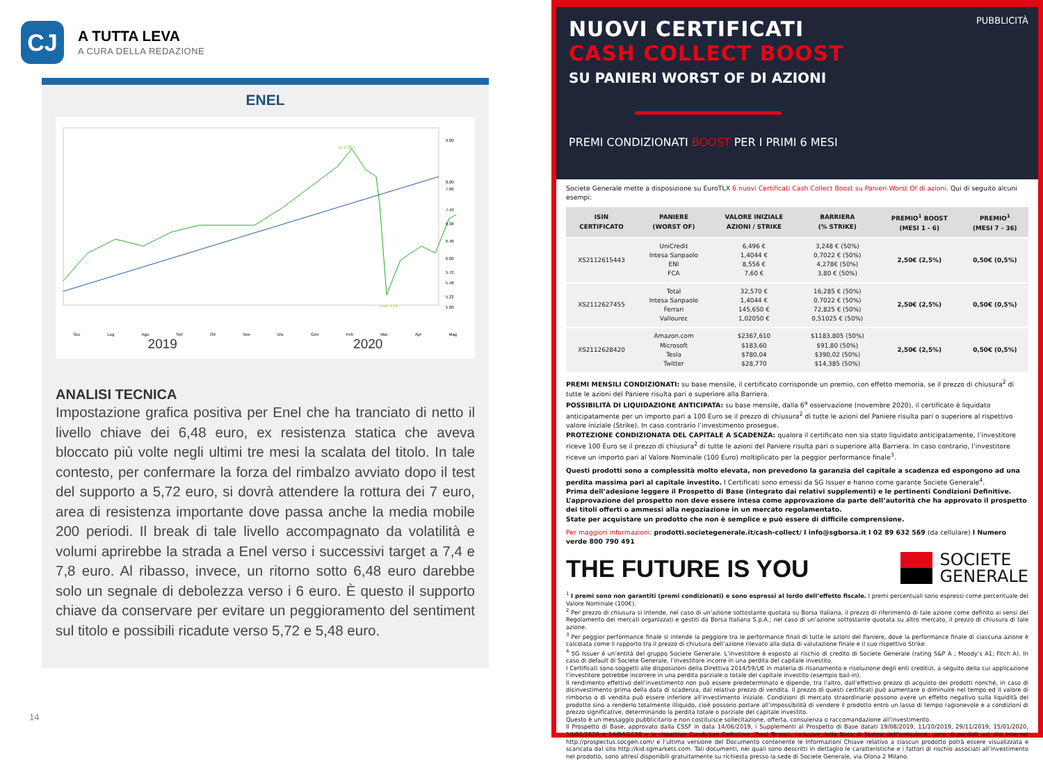CJ
A TUTTA LEVA
A CURA DELLA REDAZIONE
ENEL
Hi: 8,609
Low: 5,15
9.00
8.00
6.00
5.00
7.80
7.43
6.98
6.48
5.72
5.48
5.22
Giu Lug Ago Set Ott Nov Dic Gen Feb Mar Apr Mag
2019 2020
ANALISI TECNICA
Impostazione grafica positiva per Enel che ha tranciato di netto il livello chiave dei 6,48 euro, ex resistenza statica che aveva bloccato più volte negli ultimi tre mesi la scalata del titolo. In tale contesto, per confermare la forza del rimbalzo avviato dopo il test del supporto a 5,72 euro, si dovrà attendere la rottura dei 7 euro, area di resistenza importante dove passa anche la media mobile 200 periodi. Il break di tale livello accompagnato da volatilità e volumi aprirebbe la strada a Enel verso i successivi target a 7,4 e 7,8 euro. Al ribasso, invece, un ritorno sotto 6,48 euro darebbe solo un segnale di debolezza verso i 6 euro. È questo il supporto chiave da conservare per evitare un peggioramento del sentiment sul titolo e possibili ricadute verso 5,72 e 5,48 euro.
14
PUBBLICITÀ
NUOVI CERTIFICATI
CASH COLLECT BOOST
SU PANIERI WORST OF DI AZIONI
PREMI CONDIZIONATI BOOST PER I PRIMI 6 MESI
Societe Generale mette a disposizione su EuroTLX 6 nuovi Certificati Cash Collect Boost su Panieri Worst Of di azioni. Qui di seguito alcuni esempi:
| ISIN CERTIFICATO | PANIERE (WORST OF) | VALORE INIZIALE AZIONI / STRIKE | BARRIERA (% STRIKE) | PREMIO<sup>1</sup> BOOST (MESI 1 - 6) | PREMIO<sup>1</sup> (MESI 7 - 36) |
| --- | --- | --- | --- | --- | --- |
| XS2112615443 | UniCredit Intesa Sanpaolo ENI FCA | 6,496 € 1,4044 € 8,556 € 7,60 € | 3,248 € (50%) 0,7022 € (50%) 4,278€ (50%) 3,80 € (50%) | 2,50€ (2,5%) | 0,50€ (0,5%) |
| XS2112627455 | Total Intesa Sanpaolo Ferrari Vallourec | 32,570 € 1,4044 € 145,650 € 1,02050 € | 16,285 € (50%) 0,7022 € (50%) 72,825 € (50%) 0,51025 € (50%) | 2,50€ (2,5%) | 0,50€ (0,5%) |
| XS2112628420 | Amazon.com Microsoft Tesla Twitter | $2367,610 $183,60 $780,04 $28,770 | $1183,805 (50%) $91,80 (50%) $390,02 (50%) $14,385 (50%) | 2,50€ (2,5%) | 0,50€ (0,5%) |
PREMI MENSILI CONDIZIONATI: su base mensile, il certificato corrisponde un premio, con effetto memoria, se il prezzo di chiusura<sup>2</sup> di tutte le azioni del Paniere risulta pari o superiore alla Barriera.
POSSIBILITÀ DI LIQUIDAZIONE ANTICIPATA: su base mensile, dalla 6<sup>a</sup> osservazione (novembre 2020), il certificato è liquidato anticipatamente per un importo pari a 100 Euro se il prezzo di chiusura<sup>2</sup> di tutte le azioni del Paniere risulta pari o superiore al rispettivo valore iniziale (Strike). In caso contrario l’investimento prosegue.
PROTEZIONE CONDIZIONATA DEL CAPITALE A SCADENZA: qualora il certificato non sia stato liquidato anticipatamente, l’investitore riceve 100 Euro se il prezzo di chiusura<sup>2</sup> di tutte le azioni del Paniere risulta pari o superiore alla Barriera. In caso contrario, l’investitore riceve un importo pari al Valore Nominale (100 Euro) moltiplicato per la peggior performance finale<sup>3</sup>.
Questi prodotti sono a complessità molto elevata, non prevedono la garanzia del capitale a scadenza ed espongono ad una perdita massima pari al capitale investito. I Certificati sono emessi da SG Issuer e hanno come garante Societe Generale<sup>4</sup>.
Prima dell’adesione leggere il Prospetto di Base (integrato dai relativi supplementi) e le pertinenti Condizioni Definitive. L’approvazione del prospetto non deve essere intesa come approvazione da parte dell’autorità che ha approvato il prospetto dei titoli offerti o ammessi alla negoziazione in un mercato regolamentato.
State per acquistare un prodotto che non è semplice e può essere di difficile comprensione.
Per maggiori informazioni: prodotti.societegenerale.it/cash-collect/ I info@sgborsa.it I 02 89 632 569 (da cellulare) I Numero verde 800 790 491
THE FUTURE IS YOU
SOCIETE
GENERALE
<sup>1</sup> I premi sono non garantiti (premi condizionati) e sono espressi al lordo dell’effetto fiscale. I premi percentuali sono espressi come percentuale del Valore Nominale (100€).
<sup>2</sup> Per prezzo di chiusura si intende, nel caso di un’azione sottostante quotata su Borsa Italiana, il prezzo di riferimento di tale azione come definito ai sensi del Regolamento dei mercati organizzati e gestiti da Borsa Italiana S.p.A.; nel caso di un’azione sottostante quotata su altro mercato, il prezzo di chiusura di tale azione.
<sup>3</sup> Per peggior performance finale si intende la peggiore tra le performance finali di tutte le azioni del Paniere, dove la performance finale di ciascuna azione è calcolata come il rapporto tra il prezzo di chiusura dell’azione rilevato alla data di valutazione finale e il suo rispettivo Strike.
<sup>4</sup> SG Issuer è un’entità del gruppo Societe Generale. L’investitore è esposto al rischio di credito di Societe Generale (rating S&P A ; Moody’s A1; Fitch A). In caso di default di Societe Generale, l’investitore incorre in una perdita del capitale investito.
I Certificati sono soggetti alle disposizioni della Direttiva 2014/59/UE in materia di risanamento e risoluzione degli enti creditizi, a seguito della cui applicazione l’investitore potrebbe incorrere in una perdita parziale o totale del capitale investito (esempio bail-in).
Il rendimento effettivo dell’investimento non può essere predeterminato e dipende, tra l’altro, dall’effettivo prezzo di acquisto dei prodotti nonché, in caso di disinvestimento prima della data di scadenza, dal relativo prezzo di vendita. Il prezzo di questi certificati può aumentare o diminuire nel tempo ed il valore di rimborso o di vendita può essere inferiore all’investimento iniziale. Condizioni di mercato straordinarie possono avere un effetto negativo sulla liquidità del prodotto sino a renderlo totalmente illiquido, cioè possono portare all’impossibilità di vendere il prodotto entro un lasso di tempo ragionevole e a condizioni di prezzo significative, determinando la perdita totale o parziale del capitale investito.
Questo è un messaggio pubblicitario e non costituisce sollecitazione, offerta, consulenza o raccomandazione all’investimento.
Il Prospetto di Base, approvato dalla CSSF in data 14/06/2019, i Supplementi al Prospetto di Base datati 19/08/2019, 11/10/2019, 29/11/2019, 15/01/2020, 13/02/2020 e 14/04/2020 e le rispettive Condizioni Definitive (Final Terms), inclusive della Nota di Sintesi dell’emissione, sono disponibili sul sito internet http://prospectus.socgen.com/ e l’ultima versione del Documento contenente le Informazioni Chiave relativo a ciascun prodotto potrà essere visualizzata e scaricata dal sito http://kid.sgmarkets.com. Tali documenti, nei quali sono descritti in dettaglio le caratteristiche e i fattori di rischio associati all’investimento nel prodotto, sono altresì disponibili gratuitamente su richiesta presso la sede di Societe Generale, via Olona 2 Milano.